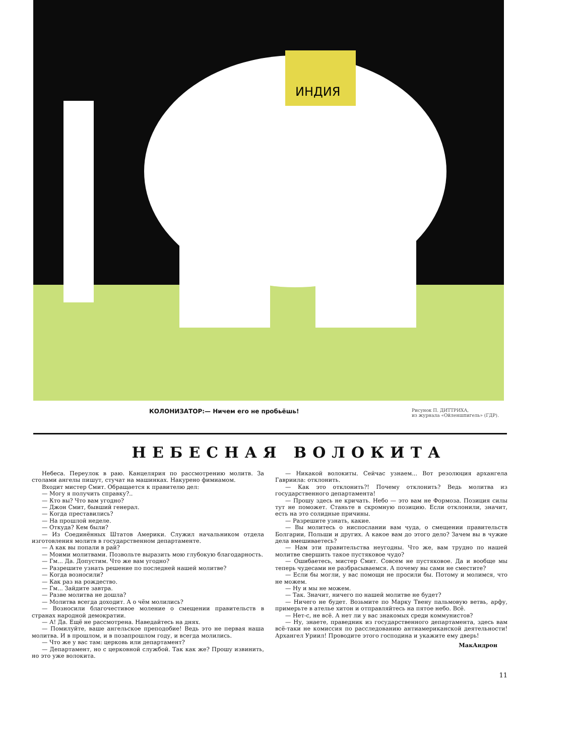ИНДИЯ
КОЛОНИЗАТОР:— Ничем его не пробьёшь! Рисунок П. ДИТТРИХА,
из журнала «Ойленшпигель» (ГДР).
НЕБЕСНАЯ ВОЛОКИТА
Небеса. Переулок в раю. Канцелярия по рассмотрению молитв. За столами ангелы пишут, стучат на машинках. Накурено фимиамом.
Входит мистер Смит. Обращается к правителю дел:
— Могу я получить справку?..
— Кто вы? Что вам угодно?
— Джон Смит, бывший генерал.
— Когда преставились?
— На прошлой неделе.
— Откуда? Кем были?
— Из Соединённых Штатов Америки. Служил начальником отдела изготовления молитв в государственном департаменте.
— А как вы попали в рай?
— Моими молитвами. Позвольте выразить мою глубокую благодарность.
— Гм... Да. Допустим. Что же вам угодно?
— Разрешите узнать решение по последней нашей молитве?
— Когда возносили?
— Как раз на рождество.
— Гм... Зайдите завтра.
— Разве молитва не дошла?
— Молитва всегда доходит. А о чём молились?
— Возносили благочестивое моление о смещении правительств в странах народной демократии.
— А! Да. Ещё не рассмотрена. Наведайтесь на днях.
— Помилуйте, ваше ангельское преподобие! Ведь это не первая наша молитва. И в прошлом, и в позапрошлом году, и всегда молились.
— Что же у вас там: церковь или департамент?
— Департамент, но с церковной службой. Так как же? Прошу извинить, но это уже волокита.
— Никакой волокиты. Сейчас узнаем... Вот резолюция архангела Гавриила: отклонить.
— Как это отклонить?! Почему отклонить? Ведь молитва из государственного департамента!
— Прошу здесь не кричать. Небо — это вам не Формоза. Позиция силы тут не поможет. Станьте в скромную позицию. Если отклонили, значит, есть на это солидные причины.
— Разрешите узнать, какие.
— Вы молитесь о ниспослании вам чуда, о смещении правительств Болгарии, Польши и других. А какое вам до этого дело? Зачем вы в чужие дела вмешиваетесь?
— Нам эти правительства неугодны. Что же, вам трудно по нашей молитве свершить такое пустяковое чудо?
— Ошибаетесь, мистер Смит. Совсем не пустяковое. Да и вообще мы теперь чудесами не разбрасываемся. А почему вы сами не сместите?
— Если бы могли, у вас помощи не просили бы. Потому и молимся, что не можем.
— Ну и мы не можем.
— Так. Значит, ничего по нашей молитве не будет?
— Ничего не будет. Возьмите по Марку Твену пальмовую ветвь, арфу, примерьте в ателье хитон и отправляйтесь на пятое небо. Всё.
— Нет-с, не всё. А нет ли у вас знакомых среди коммунистов?
— Ну, знаете, праведник из государственного департамента, здесь вам всё-таки не комиссия по расследованию антиамериканской деятельности! Архангел Уриил! Проводите этого господина и укажите ему дверь!
МакАндрон
11